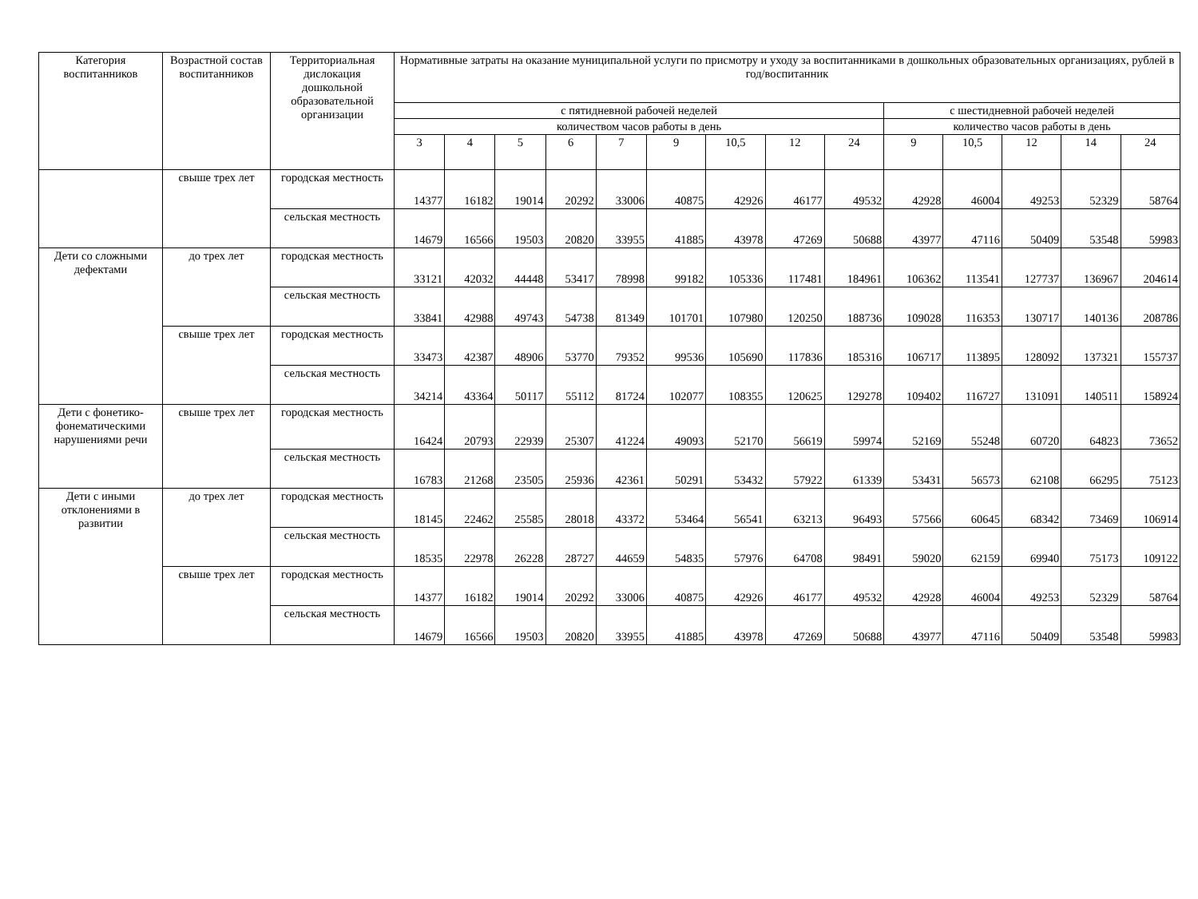| Категория воспитанников | Возрастной состав воспитанников | Территориальная дислокация дошкольной образовательной организации | Нормативные затраты на оказание муниципальной услуги по присмотру и уходу за воспитанниками в дошкольных образовательных организациях, рублей в год/воспитанник | | | | | | | | | | | | | |
| --- | --- | --- | --- | --- | --- | --- | --- | --- | --- | --- | --- | --- | --- | --- | --- | --- |
| | | | с пятидневной рабочей неделей | | | | | | | | | с шестидневной рабочей неделей | | | | |
| | | | количеством часов работы в день | | | | | | | | | количество часов работы в день | | | | |
| | | | 3 | 4 | 5 | 6 | 7 | 9 | 10,5 | 12 | 24 | 9 | 10,5 | 12 | 14 | 24 |
| | свыше трех лет | городская местность | 14377 | 16182 | 19014 | 20292 | 33006 | 40875 | 42926 | 46177 | 49532 | 42928 | 46004 | 49253 | 52329 | 58764 |
| | | сельская местность | 14679 | 16566 | 19503 | 20820 | 33955 | 41885 | 43978 | 47269 | 50688 | 43977 | 47116 | 50409 | 53548 | 59983 |
| Дети со сложными дефектами | до трех лет | городская местность | 33121 | 42032 | 44448 | 53417 | 78998 | 99182 | 105336 | 117481 | 184961 | 106362 | 113541 | 127737 | 136967 | 204614 |
| | | сельская местность | 33841 | 42988 | 49743 | 54738 | 81349 | 101701 | 107980 | 120250 | 188736 | 109028 | 116353 | 130717 | 140136 | 208786 |
| | свыше трех лет | городская местность | 33473 | 42387 | 48906 | 53770 | 79352 | 99536 | 105690 | 117836 | 185316 | 106717 | 113895 | 128092 | 137321 | 155737 |
| | | сельская местность | 34214 | 43364 | 50117 | 55112 | 81724 | 102077 | 108355 | 120625 | 129278 | 109402 | 116727 | 131091 | 140511 | 158924 |
| Дети с фонетико-фонематическими нарушениями речи | свыше трех лет | городская местность | 16424 | 20793 | 22939 | 25307 | 41224 | 49093 | 52170 | 56619 | 59974 | 52169 | 55248 | 60720 | 64823 | 73652 |
| | | сельская местность | 16783 | 21268 | 23505 | 25936 | 42361 | 50291 | 53432 | 57922 | 61339 | 53431 | 56573 | 62108 | 66295 | 75123 |
| Дети с иными отклонениями в развитии | до трех лет | городская местность | 18145 | 22462 | 25585 | 28018 | 43372 | 53464 | 56541 | 63213 | 96493 | 57566 | 60645 | 68342 | 73469 | 106914 |
| | | сельская местность | 18535 | 22978 | 26228 | 28727 | 44659 | 54835 | 57976 | 64708 | 98491 | 59020 | 62159 | 69940 | 75173 | 109122 |
| | свыше трех лет | городская местность | 14377 | 16182 | 19014 | 20292 | 33006 | 40875 | 42926 | 46177 | 49532 | 42928 | 46004 | 49253 | 52329 | 58764 |
| | | сельская местность | 14679 | 16566 | 19503 | 20820 | 33955 | 41885 | 43978 | 47269 | 50688 | 43977 | 47116 | 50409 | 53548 | 59983 |